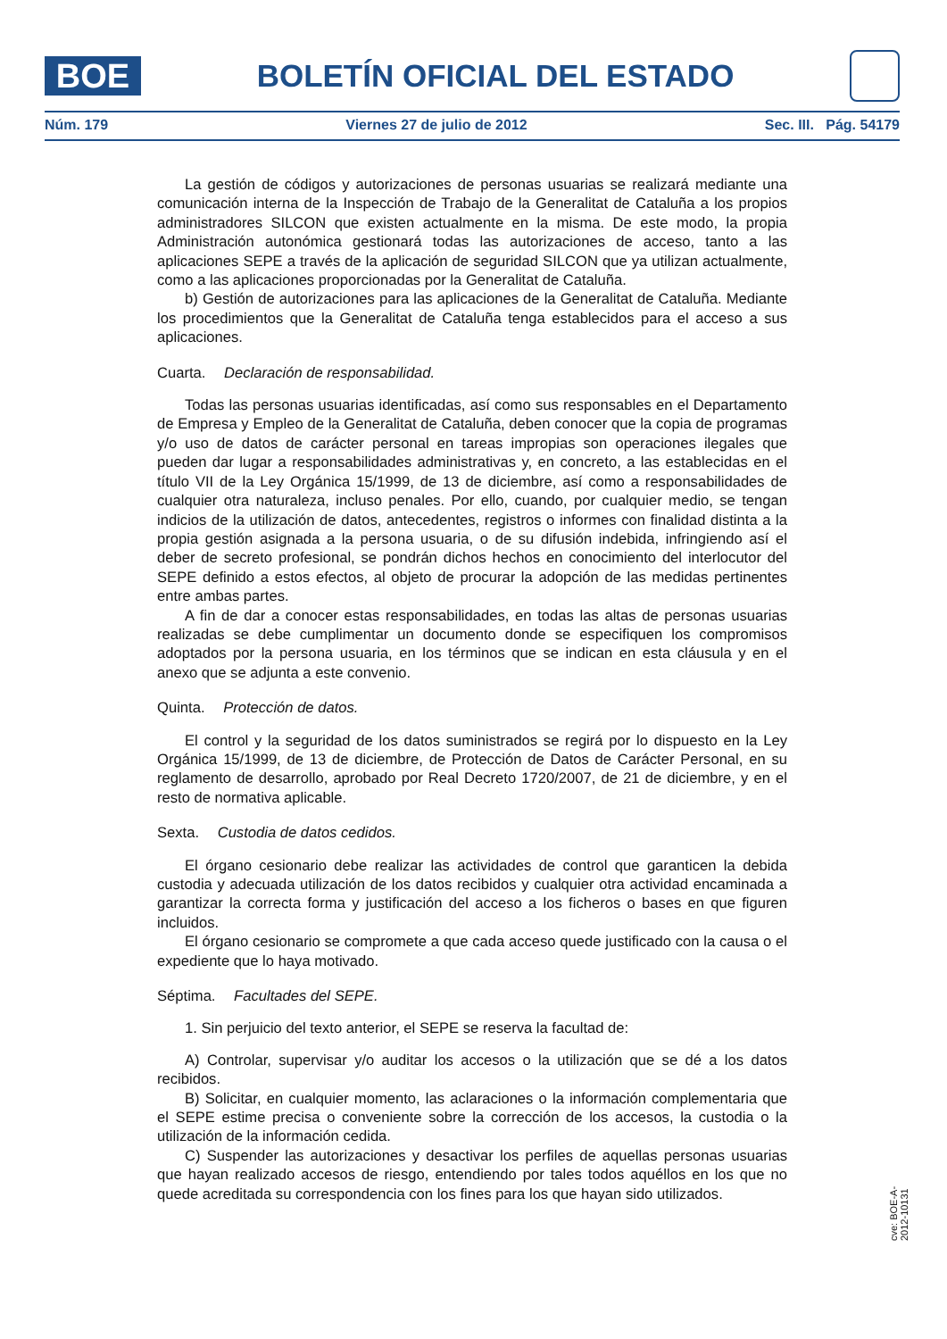BOE
BOLETÍN OFICIAL DEL ESTADO
Núm. 179 Viernes 27 de julio de 2012 Sec. III. Pág. 54179
La gestión de códigos y autorizaciones de personas usuarias se realizará mediante una comunicación interna de la Inspección de Trabajo de la Generalitat de Cataluña a los propios administradores SILCON que existen actualmente en la misma. De este modo, la propia Administración autonómica gestionará todas las autorizaciones de acceso, tanto a las aplicaciones SEPE a través de la aplicación de seguridad SILCON que ya utilizan actualmente, como a las aplicaciones proporcionadas por la Generalitat de Cataluña.
b) Gestión de autorizaciones para las aplicaciones de la Generalitat de Cataluña. Mediante los procedimientos que la Generalitat de Cataluña tenga establecidos para el acceso a sus aplicaciones.
Cuarta. Declaración de responsabilidad.
Todas las personas usuarias identificadas, así como sus responsables en el Departamento de Empresa y Empleo de la Generalitat de Cataluña, deben conocer que la copia de programas y/o uso de datos de carácter personal en tareas impropias son operaciones ilegales que pueden dar lugar a responsabilidades administrativas y, en concreto, a las establecidas en el título VII de la Ley Orgánica 15/1999, de 13 de diciembre, así como a responsabilidades de cualquier otra naturaleza, incluso penales. Por ello, cuando, por cualquier medio, se tengan indicios de la utilización de datos, antecedentes, registros o informes con finalidad distinta a la propia gestión asignada a la persona usuaria, o de su difusión indebida, infringiendo así el deber de secreto profesional, se pondrán dichos hechos en conocimiento del interlocutor del SEPE definido a estos efectos, al objeto de procurar la adopción de las medidas pertinentes entre ambas partes.
A fin de dar a conocer estas responsabilidades, en todas las altas de personas usuarias realizadas se debe cumplimentar un documento donde se especifiquen los compromisos adoptados por la persona usuaria, en los términos que se indican en esta cláusula y en el anexo que se adjunta a este convenio.
Quinta. Protección de datos.
El control y la seguridad de los datos suministrados se regirá por lo dispuesto en la Ley Orgánica 15/1999, de 13 de diciembre, de Protección de Datos de Carácter Personal, en su reglamento de desarrollo, aprobado por Real Decreto 1720/2007, de 21 de diciembre, y en el resto de normativa aplicable.
Sexta. Custodia de datos cedidos.
El órgano cesionario debe realizar las actividades de control que garanticen la debida custodia y adecuada utilización de los datos recibidos y cualquier otra actividad encaminada a garantizar la correcta forma y justificación del acceso a los ficheros o bases en que figuren incluidos.
El órgano cesionario se compromete a que cada acceso quede justificado con la causa o el expediente que lo haya motivado.
Séptima. Facultades del SEPE.
1. Sin perjuicio del texto anterior, el SEPE se reserva la facultad de:
A) Controlar, supervisar y/o auditar los accesos o la utilización que se dé a los datos recibidos.
B) Solicitar, en cualquier momento, las aclaraciones o la información complementaria que el SEPE estime precisa o conveniente sobre la corrección de los accesos, la custodia o la utilización de la información cedida.
C) Suspender las autorizaciones y desactivar los perfiles de aquellas personas usuarias que hayan realizado accesos de riesgo, entendiendo por tales todos aquéllos en los que no quede acreditada su correspondencia con los fines para los que hayan sido utilizados.
cve: BOE-A-2012-10131